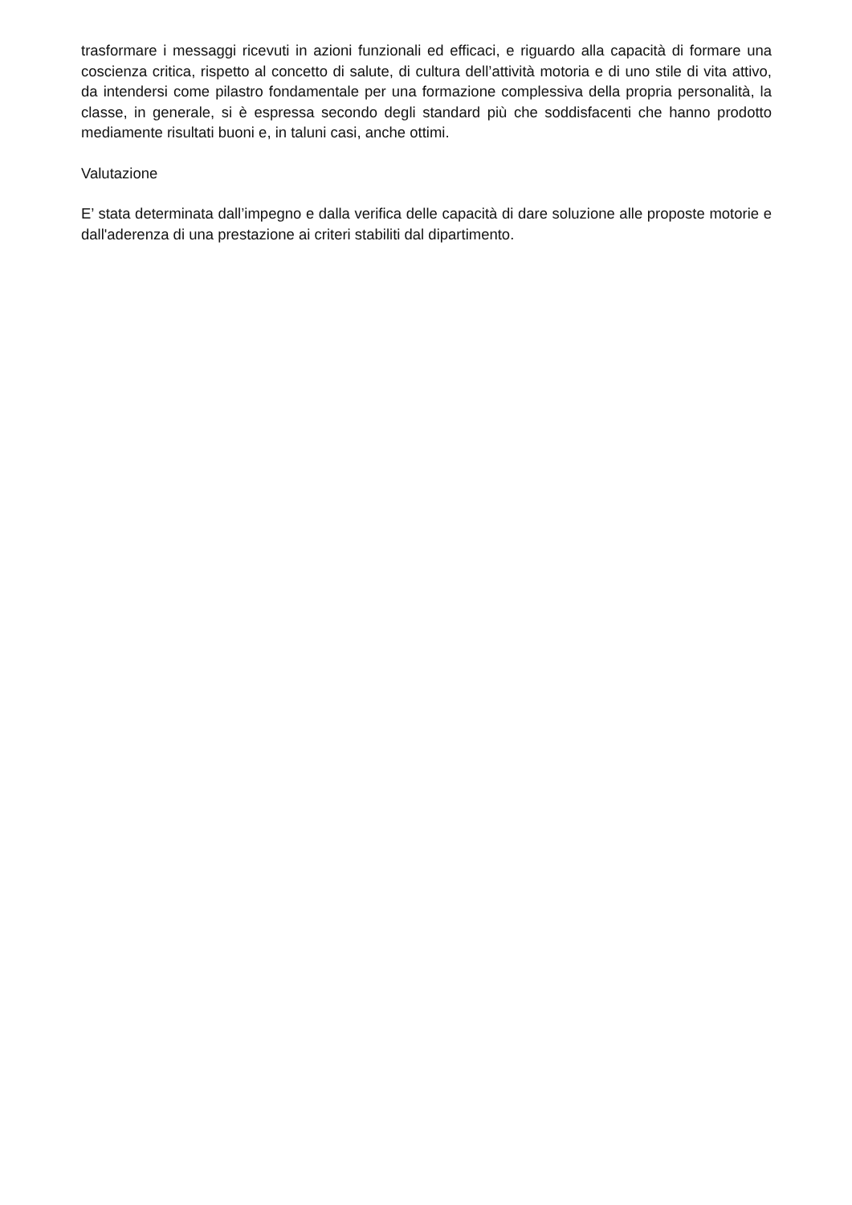trasformare i messaggi ricevuti in azioni funzionali ed efficaci, e riguardo alla capacità di formare una coscienza critica, rispetto al concetto di salute, di cultura dell’attività motoria e di uno stile di vita attivo, da intendersi come pilastro fondamentale per una formazione complessiva della propria personalità, la classe, in generale, si è espressa secondo degli standard più che soddisfacenti che hanno prodotto mediamente risultati buoni e, in taluni casi, anche ottimi.
Valutazione
E’ stata determinata dall’impegno e dalla verifica delle capacità di dare soluzione alle proposte motorie e dall'aderenza di una prestazione ai criteri stabiliti dal dipartimento.